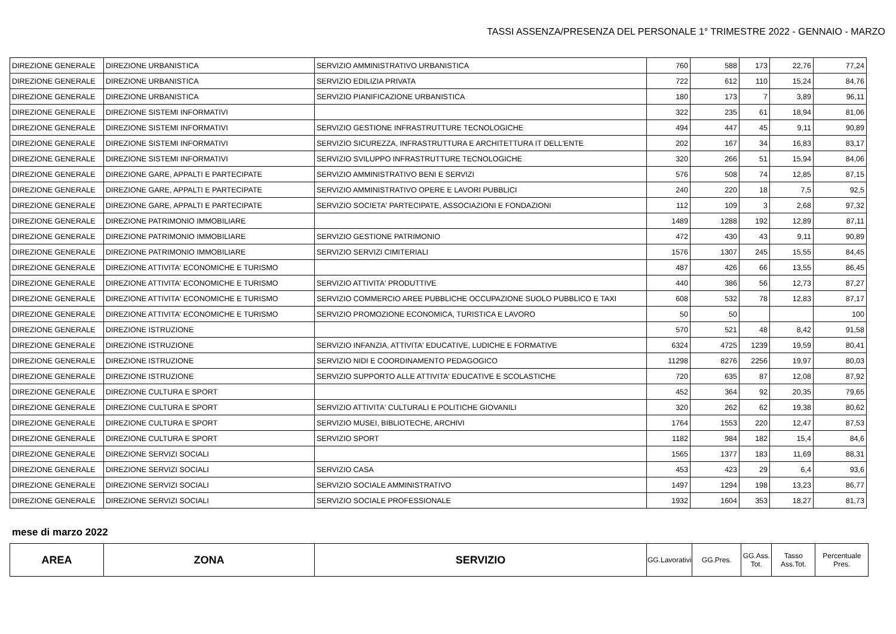TASSI ASSENZA/PRESENZA DEL PERSONALE 1° TRIMESTRE 2022 - GENNAIO - MARZO
| DIREZIONE GENERALE | DIREZIONE URBANISTICA | SERVIZIO AMMINISTRATIVO URBANISTICA | 760 | 588 | 173 | 22,76 | 77,24 |
| DIREZIONE GENERALE | DIREZIONE URBANISTICA | SERVIZIO EDILIZIA PRIVATA | 722 | 612 | 110 | 15,24 | 84,76 |
| DIREZIONE GENERALE | DIREZIONE URBANISTICA | SERVIZIO PIANIFICAZIONE URBANISTICA | 180 | 173 | 7 | 3,89 | 96,11 |
| DIREZIONE GENERALE | DIREZIONE SISTEMI INFORMATIVI | | 322 | 235 | 61 | 18,94 | 81,06 |
| DIREZIONE GENERALE | DIREZIONE SISTEMI INFORMATIVI | SERVIZIO GESTIONE INFRASTRUTTURE TECNOLOGICHE | 494 | 447 | 45 | 9,11 | 90,89 |
| DIREZIONE GENERALE | DIREZIONE SISTEMI INFORMATIVI | SERVIZIO SICUREZZA, INFRASTRUTTURA E ARCHITETTURA IT DELL'ENTE | 202 | 167 | 34 | 16,83 | 83,17 |
| DIREZIONE GENERALE | DIREZIONE SISTEMI INFORMATIVI | SERVIZIO SVILUPPO INFRASTRUTTURE TECNOLOGICHE | 320 | 266 | 51 | 15,94 | 84,06 |
| DIREZIONE GENERALE | DIREZIONE GARE, APPALTI E PARTECIPATE | SERVIZIO AMMINISTRATIVO BENI E SERVIZI | 576 | 508 | 74 | 12,85 | 87,15 |
| DIREZIONE GENERALE | DIREZIONE GARE, APPALTI E PARTECIPATE | SERVIZIO AMMINISTRATIVO OPERE E LAVORI PUBBLICI | 240 | 220 | 18 | 7,5 | 92,5 |
| DIREZIONE GENERALE | DIREZIONE GARE, APPALTI E PARTECIPATE | SERVIZIO SOCIETA' PARTECIPATE, ASSOCIAZIONI E FONDAZIONI | 112 | 109 | 3 | 2,68 | 97,32 |
| DIREZIONE GENERALE | DIREZIONE PATRIMONIO IMMOBILIARE | | 1489 | 1288 | 192 | 12,89 | 87,11 |
| DIREZIONE GENERALE | DIREZIONE PATRIMONIO IMMOBILIARE | SERVIZIO GESTIONE PATRIMONIO | 472 | 430 | 43 | 9,11 | 90,89 |
| DIREZIONE GENERALE | DIREZIONE PATRIMONIO IMMOBILIARE | SERVIZIO SERVIZI CIMITERIALI | 1576 | 1307 | 245 | 15,55 | 84,45 |
| DIREZIONE GENERALE | DIREZIONE ATTIVITA' ECONOMICHE E TURISMO | | 487 | 426 | 66 | 13,55 | 86,45 |
| DIREZIONE GENERALE | DIREZIONE ATTIVITA' ECONOMICHE E TURISMO | SERVIZIO ATTIVITA' PRODUTTIVE | 440 | 386 | 56 | 12,73 | 87,27 |
| DIREZIONE GENERALE | DIREZIONE ATTIVITA' ECONOMICHE E TURISMO | SERVIZIO COMMERCIO AREE PUBBLICHE OCCUPAZIONE SUOLO PUBBLICO E TAXI | 608 | 532 | 78 | 12,83 | 87,17 |
| DIREZIONE GENERALE | DIREZIONE ATTIVITA' ECONOMICHE E TURISMO | SERVIZIO PROMOZIONE ECONOMICA, TURISTICA E LAVORO | 50 | 50 | | | 100 |
| DIREZIONE GENERALE | DIREZIONE ISTRUZIONE | | 570 | 521 | 48 | 8,42 | 91,58 |
| DIREZIONE GENERALE | DIREZIONE ISTRUZIONE | SERVIZIO INFANZIA, ATTIVITA' EDUCATIVE, LUDICHE E FORMATIVE | 6324 | 4725 | 1239 | 19,59 | 80,41 |
| DIREZIONE GENERALE | DIREZIONE ISTRUZIONE | SERVIZIO NIDI E COORDINAMENTO PEDAGOGICO | 11298 | 8276 | 2256 | 19,97 | 80,03 |
| DIREZIONE GENERALE | DIREZIONE ISTRUZIONE | SERVIZIO SUPPORTO ALLE ATTIVITA' EDUCATIVE E SCOLASTICHE | 720 | 635 | 87 | 12,08 | 87,92 |
| DIREZIONE GENERALE | DIREZIONE CULTURA E SPORT | | 452 | 364 | 92 | 20,35 | 79,65 |
| DIREZIONE GENERALE | DIREZIONE CULTURA E SPORT | SERVIZIO ATTIVITA' CULTURALI E POLITICHE GIOVANILI | 320 | 262 | 62 | 19,38 | 80,62 |
| DIREZIONE GENERALE | DIREZIONE CULTURA E SPORT | SERVIZIO MUSEI, BIBLIOTECHE, ARCHIVI | 1764 | 1553 | 220 | 12,47 | 87,53 |
| DIREZIONE GENERALE | DIREZIONE CULTURA E SPORT | SERVIZIO SPORT | 1182 | 984 | 182 | 15,4 | 84,6 |
| DIREZIONE GENERALE | DIREZIONE SERVIZI SOCIALI | | 1565 | 1377 | 183 | 11,69 | 88,31 |
| DIREZIONE GENERALE | DIREZIONE SERVIZI SOCIALI | SERVIZIO CASA | 453 | 423 | 29 | 6,4 | 93,6 |
| DIREZIONE GENERALE | DIREZIONE SERVIZI SOCIALI | SERVIZIO SOCIALE AMMINISTRATIVO | 1497 | 1294 | 198 | 13,23 | 86,77 |
| DIREZIONE GENERALE | DIREZIONE SERVIZI SOCIALI | SERVIZIO SOCIALE PROFESSIONALE | 1932 | 1604 | 353 | 18,27 | 81,73 |
mese di marzo 2022
| AREA | ZONA | SERVIZIO | GG.Lavorativi | GG.Pres. | GG.Ass. Tot. | Tasso Ass.Tot. | Percentuale Pres. |
| --- | --- | --- | --- | --- | --- | --- | --- |